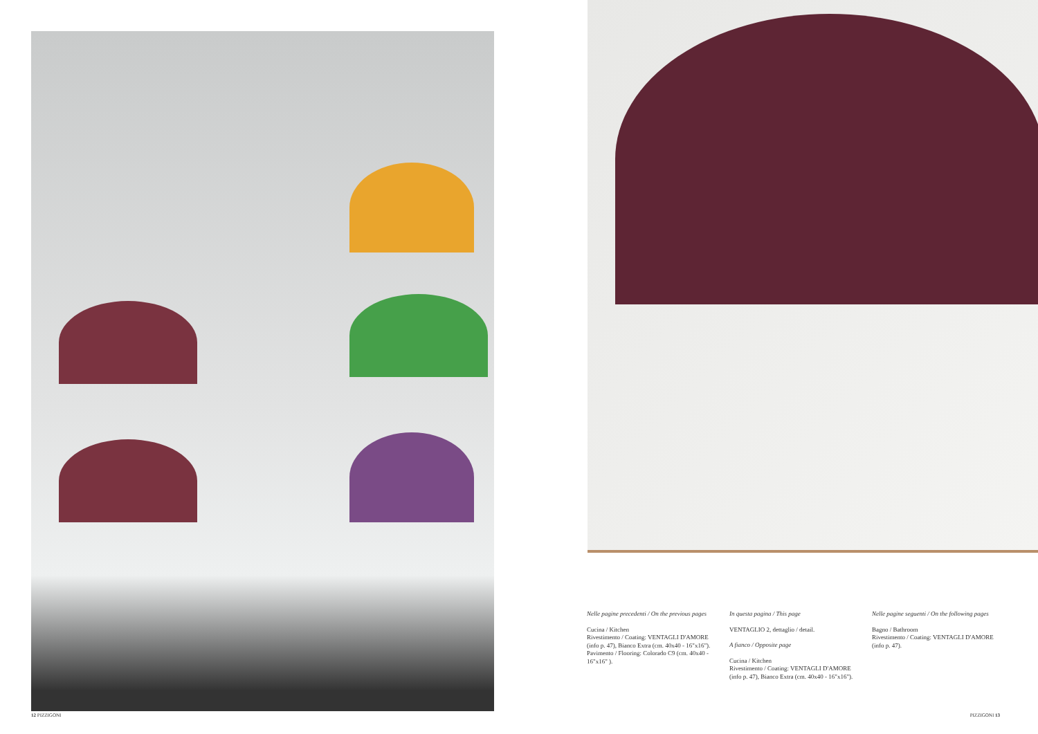Nelle pagine precedenti / On the previous pages
Cucina / Kitchen
Rivestimento / Coating: VENTAGLI D'AMORE (info p. 47), Bianco Extra (cm. 40x40 - 16"x16").
Pavimento / Flooring: Colorado C9 (cm. 40x40 - 16"x16" ).
In questa pagina / This page
VENTAGLIO 2, dettaglio / detail.
A fianco / Opposite page
Cucina / Kitchen
Rivestimento / Coating: VENTAGLI D'AMORE (info p. 47), Bianco Extra (cm. 40x40 - 16"x16").
Nelle pagine seguenti / On the following pages
Bagno / Bathroom
Rivestimento / Coating: VENTAGLI D'AMORE (info p. 47).
12 PIZZIGONI PIZZIGONI 13